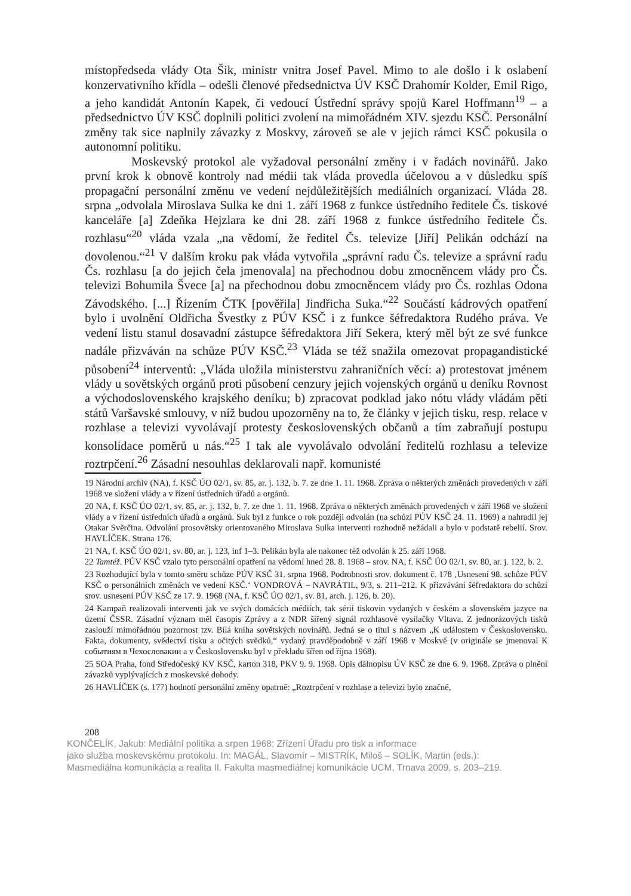místopředseda vlády Ota Šik, ministr vnitra Josef Pavel. Mimo to ale došlo i k oslabení konzervativního křídla – odešli členové předsednictva ÚV KSČ Drahomír Kolder, Emil Rigo, a jeho kandidát Antonín Kapek, či vedoucí Ústřední správy spojů Karel Hoffmann<sup>19</sup> – a předsednictvo ÚV KSČ doplnili politici zvolení na mimořádném XIV. sjezdu KSČ. Personální změny tak sice naplnily závazky z Moskvy, zároveň se ale v jejich rámci KSČ pokusila o autonomní politiku.
Moskevský protokol ale vyžadoval personální změny i v řadách novinářů. Jako první krok k obnově kontroly nad médii tak vláda provedla účelovou a v důsledku spíš propagační personální změnu ve vedení nejdůležitějších mediálních organizací. Vláda 28. srpna „odvolala Miroslava Sulka ke dni 1. září 1968 z funkce ústředního ředitele Čs. tiskové kanceláře [a] Zdeňka Hejzlara ke dni 28. září 1968 z funkce ústředního ředitele Čs. rozhlasu“<sup>20</sup> vláda vzala „na vědomí, že ředitel Čs. televize [Jiří] Pelikán odchází na dovolenou.“<sup>21</sup> V dalším kroku pak vláda vytvořila „správní radu Čs. televize a správní radu Čs. rozhlasu [a do jejich čela jmenovala] na přechodnou dobu zmocněncem vlády pro Čs. televizi Bohumila Švece [a] na přechodnou dobu zmocněncem vlády pro Čs. rozhlas Odona Závodského. [...] Řízením ČTK [pověřila] Jindřicha Suka.“<sup>22</sup> Součástí kádrových opatření bylo i uvolnění Oldřicha Švestky z PÚV KSČ i z funkce šéfredaktora Rudého práva. Ve vedení listu stanul dosavadní zástupce šéfredaktora Jiří Sekera, který měl být ze své funkce nadále přizváván na schůze PÚV KSČ.<sup>23</sup> Vláda se též snažila omezovat propagandistické působení<sup>24</sup> interventů: „Vláda uložila ministerstvu zahraničních věcí: a) protestovat jménem vlády u sovětských orgánů proti působení cenzury jejich vojenských orgánů u deníku Rovnost a východoslovenského krajského deníku; b) zpracovat podklad jako nótu vlády vládám pěti států Varšavské smlouvy, v níž budou upozorněny na to, že články v jejich tisku, resp. relace v rozhlase a televizi vyvolávají protesty československých občanů a tím zabraňují postupu konsolidace poměrů u nás.“<sup>25</sup> I tak ale vyvolávalo odvolání ředitelů rozhlasu a televize roztrpčení.<sup>26</sup> Zásadní nesouhlas deklarovali např. komunisté
19 Národní archiv (NA), f. KSČ ÚO 02/1, sv. 85, ar. j. 132, b. 7. ze dne 1. 11. 1968. Zpráva o některých změnách provedených v září 1968 ve složení vlády a v řízení ústředních úřadů a orgánů.
20 NA, f. KSČ ÚO 02/1, sv. 85, ar. j. 132, b. 7. ze dne 1. 11. 1968. Zpráva o některých změnách provedených v září 1968 ve složení vlády a v řízení ústředních úřadů a orgánů. Suk byl z funkce o rok později odvolán (na schůzi PÚV KSČ 24. 11. 1969) a nahradil jej Otakar Svěrčina. Odvolání prosovětsky orientovaného Miroslava Sulka interventi rozhodně nežádali a bylo v podstatě rebelií. Srov. HAVLÍČEK. Strana 176.
21 NA, f. KSČ ÚO 02/1, sv. 80, ar. j. 123, inf 1–3. Pelikán byla ale nakonec též odvolán k 25. září 1968.
22 Tamtéž. PÚV KSČ vzalo tyto personální opatření na vědomí hned 28. 8. 1968 – srov. NA, f. KSČ ÚO 02/1, sv. 80, ar. j. 122, b. 2.
23 Rozhodující byla v tomto směru schůze PÚV KSČ 31. srpna 1968. Podrobnosti srov. dokument č. 178 ‚Usnesení 98. schůze PÚV KSČ o personálních změnách ve vedení KSČ.‘ VONDROVÁ – NAVRÁTIL, 9/3, s. 211–212. K přizvávání šéfredaktora do schůzí srov. usnesení PÚV KSČ ze 17. 9. 1968 (NA, f. KSČ ÚO 02/1, sv. 81, arch. j. 126, b. 20).
24 Kampaň realizovali interventi jak ve svých domácích médiích, tak sérií tiskovin vydaných v českém a slovenském jazyce na území ČSSR. Zásadní význam měl časopis Zprávy a z NDR šířený signál rozhlasové vysílačky Vltava. Z jednorázových tisků zaslouží mimořádnou pozornost tzv. Bílá kniha sovětských novinářů. Jedná se o titul s názvem „K událostem v Československu. Fakta, dokumenty, svědectví tisku a očitých svědků,“ vydaný pravděpodobně v září 1968 v Moskvě (v originále se jmenoval К событиям в Чехословакии a v Československu byl v překladu šířen od října 1968).
25 SOA Praha, fond Středočeský KV KSČ, karton 318, PKV 9. 9. 1968. Opis dálnopisu ÚV KSČ ze dne 6. 9. 1968. Zpráva o plnění závazků vyplývajících z moskevské dohody.
26 HAVLÍČEK (s. 177) hodnotí personální změny opatrně: „Roztrpčení v rozhlase a televizi bylo značné,
208
KONČELÍK, Jakub: Mediální politika a srpen 1968; Zřízení Úřadu pro tisk a informace
jako služba moskevskému protokolu. In: MAGÁL, Slavomír – MISTRÍK, Miloš – SOLÍK, Martin (eds.):
Masmediálna komunikácia a realita II. Fakulta masmediálnej komunikácie UCM, Trnava 2009, s. 203–219.